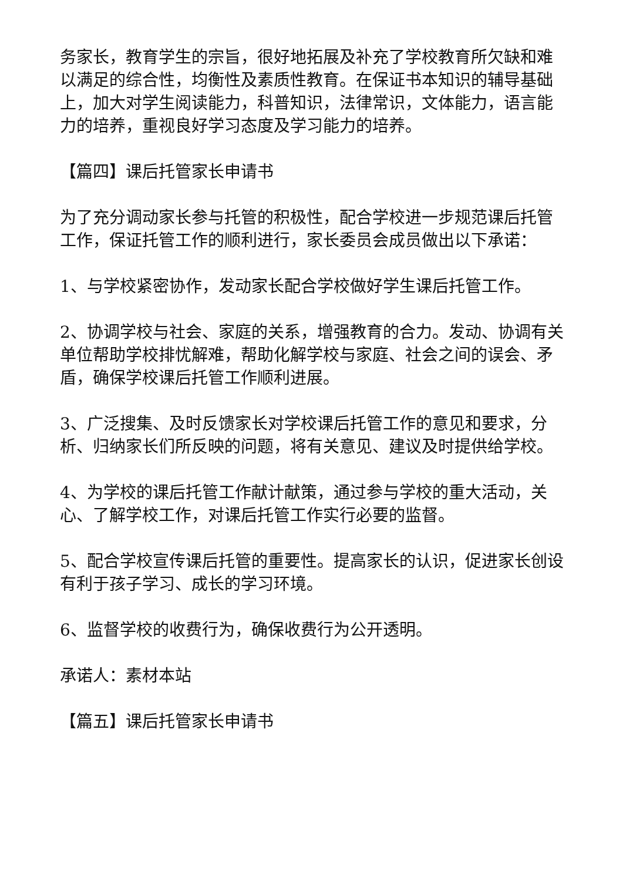务家长，教育学生的宗旨，很好地拓展及补充了学校教育所欠缺和难以满足的综合性，均衡性及素质性教育。在保证书本知识的辅导基础上，加大对学生阅读能力，科普知识，法律常识，文体能力，语言能力的培养，重视良好学习态度及学习能力的培养。
【篇四】课后托管家长申请书
为了充分调动家长参与托管的积极性，配合学校进一步规范课后托管工作，保证托管工作的顺利进行，家长委员会成员做出以下承诺：
1、与学校紧密协作，发动家长配合学校做好学生课后托管工作。
2、协调学校与社会、家庭的关系，增强教育的合力。发动、协调有关单位帮助学校排忧解难，帮助化解学校与家庭、社会之间的误会、矛盾，确保学校课后托管工作顺利进展。
3、广泛搜集、及时反馈家长对学校课后托管工作的意见和要求，分析、归纳家长们所反映的问题，将有关意见、建议及时提供给学校。
4、为学校的课后托管工作献计献策，通过参与学校的重大活动，关心、了解学校工作，对课后托管工作实行必要的监督。
5、配合学校宣传课后托管的重要性。提高家长的认识，促进家长创设有利于孩子学习、成长的学习环境。
6、监督学校的收费行为，确保收费行为公开透明。
承诺人：素材本站
【篇五】课后托管家长申请书